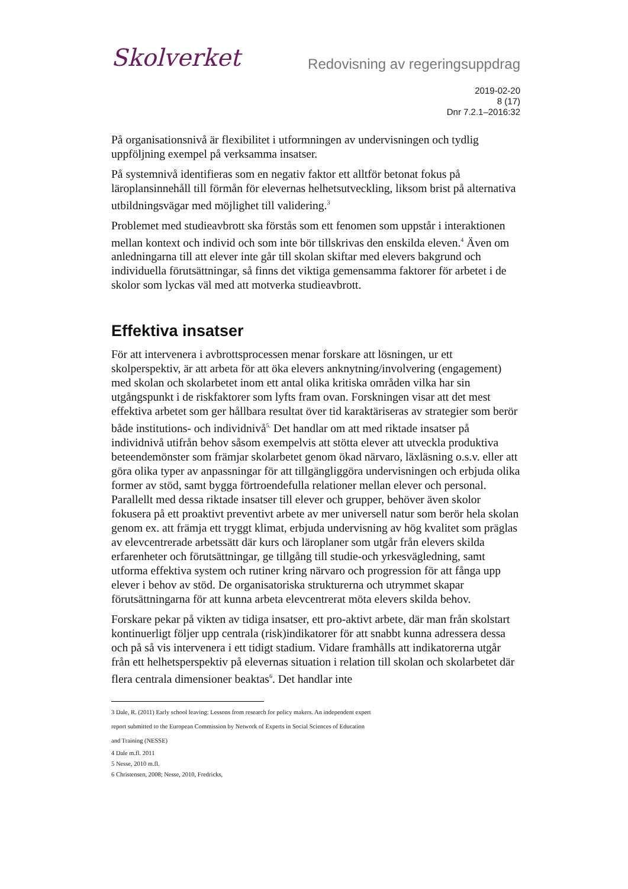Skolverket
Redovisning av regeringsuppdrag
2019-02-20
8 (17)
Dnr 7.2.1–2016:32
På organisationsnivå är flexibilitet i utformningen av undervisningen och tydlig uppföljning exempel på verksamma insatser.
På systemnivå identifieras som en negativ faktor ett alltför betonat fokus på läroplansinnehåll till förmån för elevernas helhetsutveckling, liksom brist på alternativa utbildningsvägar med möjlighet till validering.<sup>3</sup>
Problemet med studieavbrott ska förstås som ett fenomen som uppstår i interaktionen mellan kontext och individ och som inte bör tillskrivas den enskilda eleven.<sup>4</sup> Även om anledningarna till att elever inte går till skolan skiftar med elevers bakgrund och individuella förutsättningar, så finns det viktiga gemensamma faktorer för arbetet i de skolor som lyckas väl med att motverka studieavbrott.
Effektiva insatser
För att intervenera i avbrottsprocessen menar forskare att lösningen, ur ett skolperspektiv, är att arbeta för att öka elevers anknytning/involvering (engagement) med skolan och skolarbetet inom ett antal olika kritiska områden vilka har sin utgångspunkt i de riskfaktorer som lyfts fram ovan. Forskningen visar att det mest effektiva arbetet som ger hållbara resultat över tid karaktäriseras av strategier som berör både institutions- och individnivå<sup>5.</sup> Det handlar om att med riktade insatser på individnivå utifrån behov såsom exempelvis att stötta elever att utveckla produktiva beteendemönster som främjar skolarbetet genom ökad närvaro, läxläsning o.s.v. eller att göra olika typer av anpassningar för att tillgängliggöra undervisningen och erbjuda olika former av stöd, samt bygga förtroendefulla relationer mellan elever och personal. Parallellt med dessa riktade insatser till elever och grupper, behöver även skolor fokusera på ett proaktivt preventivt arbete av mer universell natur som berör hela skolan genom ex. att främja ett tryggt klimat, erbjuda undervisning av hög kvalitet som präglas av elevcentrerade arbetssätt där kurs och läroplaner som utgår från elevers skilda erfarenheter och förutsättningar, ge tillgång till studie-och yrkesvägledning, samt utforma effektiva system och rutiner kring närvaro och progression för att fånga upp elever i behov av stöd. De organisatoriska strukturerna och utrymmet skapar förutsättningarna för att kunna arbeta elevcentrerat möta elevers skilda behov.
Forskare pekar på vikten av tidiga insatser, ett pro-aktivt arbete, där man från skolstart kontinuerligt följer upp centrala (risk)indikatorer för att snabbt kunna adressera dessa och på så vis intervenera i ett tidigt stadium. Vidare framhålls att indikatorerna utgår från ett helhetsperspektiv på elevernas situation i relation till skolan och skolarbetet där flera centrala dimensioner beaktas<sup>6</sup>. Det handlar inte
3 Dale, R. (2011) Early school leaving: Lessons from research for policy makers. An independent expert report submitted to the European Commission by Network of Experts in Social Sciences of Education and Training (NESSE)
4 Dale m.fl. 2011
5 Nesse, 2010 m.fl.
6 Christensen, 2008; Nesse, 2010, Fredricks,